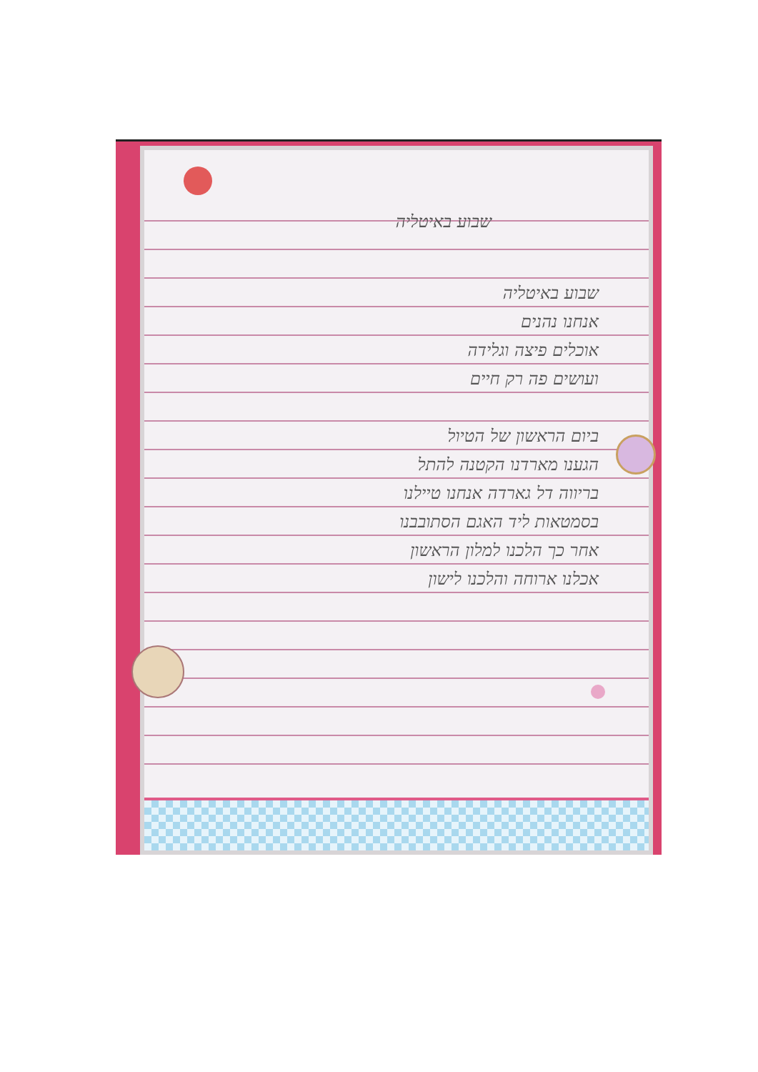שבוע באיטליה
שבוע באיטליה
אנחנו נהנים
אוכלים פיצה וגלידה
ועושים פה רק חיים
ביום הראשון של הטיול
הגענו מארדנו הקטנה להתל
בריווה דל גארדה אנחנו טיילנו
בסמטאות ליד האגם הסתובבנו
אחר כך הלכנו למלון הראשון
אכלנו ארוחה והלכנו לישון